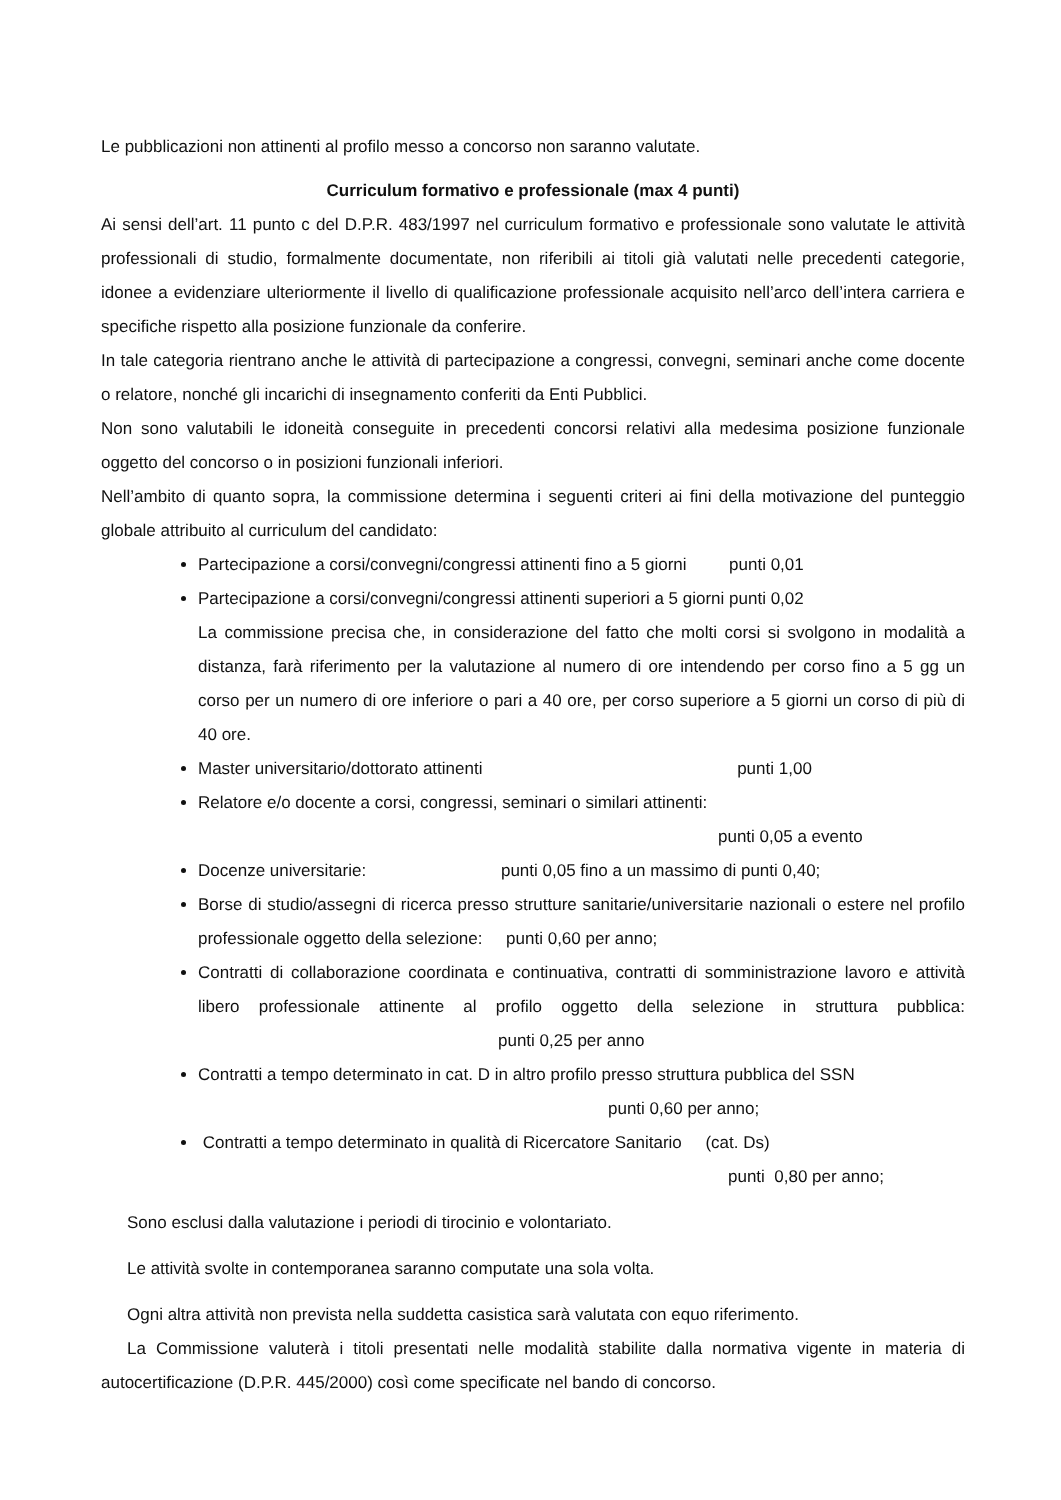Le pubblicazioni non attinenti al profilo messo a concorso non saranno valutate.
Curriculum formativo e professionale (max 4 punti)
Ai sensi dell’art. 11 punto c del D.P.R. 483/1997 nel curriculum formativo e professionale sono valutate le attività professionali di studio, formalmente documentate, non riferibili ai titoli già valutati nelle precedenti categorie, idonee a evidenziare ulteriormente il livello di qualificazione professionale acquisito nell’arco dell’intera carriera e specifiche rispetto alla posizione funzionale da conferire.
In tale categoria rientrano anche le attività di partecipazione a congressi, convegni, seminari anche come docente o relatore, nonché gli incarichi di insegnamento conferiti da Enti Pubblici.
Non sono valutabili le idoneità conseguite in precedenti concorsi relativi alla medesima posizione funzionale oggetto del concorso o in posizioni funzionali inferiori.
Nell’ambito di quanto sopra, la commissione determina i seguenti criteri ai fini della motivazione del punteggio globale attribuito al curriculum del candidato:
Partecipazione a corsi/convegni/congressi attinenti fino a 5 giorni punti 0,01
Partecipazione a corsi/convegni/congressi attinenti superiori a 5 giorni punti 0,02
La commissione precisa che, in considerazione del fatto che molti corsi si svolgono in modalità a distanza, farà riferimento per la valutazione al numero di ore intendendo per corso fino a 5 gg un corso per un numero di ore inferiore o pari a 40 ore, per corso superiore a 5 giorni un corso di più di 40 ore.
Master universitario/dottorato attinenti punti 1,00
Relatore e/o docente a corsi, congressi, seminari o similari attinenti:
punti 0,05 a evento
Docenze universitarie: punti 0,05 fino a un massimo di punti 0,40;
Borse di studio/assegni di ricerca presso strutture sanitarie/universitarie nazionali o estere nel profilo professionale oggetto della selezione: punti 0,60 per anno;
Contratti di collaborazione coordinata e continuativa, contratti di somministrazione lavoro e attività libero professionale attinente al profilo oggetto della selezione in struttura pubblica: punti 0,25 per anno
Contratti a tempo determinato in cat. D in altro profilo presso struttura pubblica del SSN
punti 0,60 per anno;
Contratti a tempo determinato in qualità di Ricercatore Sanitario (cat. Ds)
punti 0,80 per anno;
Sono esclusi dalla valutazione i periodi di tirocinio e volontariato.
Le attività svolte in contemporanea saranno computate una sola volta.
Ogni altra attività non prevista nella suddetta casistica sarà valutata con equo riferimento.
La Commissione valuterà i titoli presentati nelle modalità stabilite dalla normativa vigente in materia di autocertificazione (D.P.R. 445/2000) così come specificate nel bando di concorso.